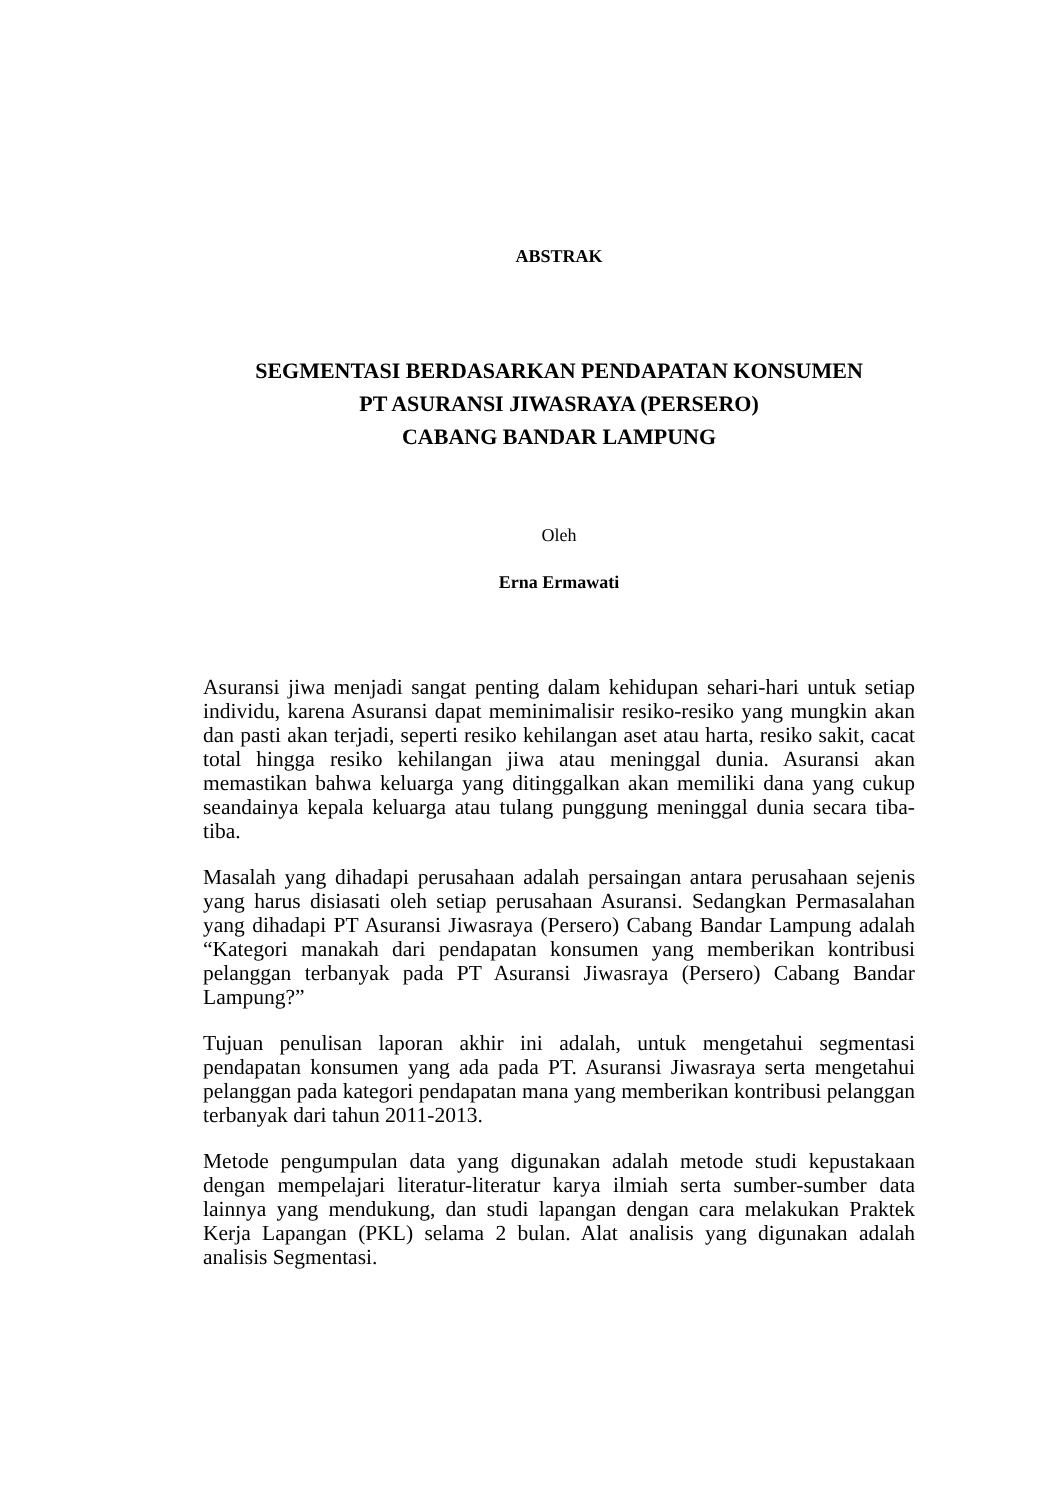ABSTRAK
SEGMENTASI BERDASARKAN PENDAPATAN KONSUMEN
PT ASURANSI JIWASRAYA (PERSERO)
CABANG BANDAR LAMPUNG
Oleh
Erna Ermawati
Asuransi jiwa menjadi sangat penting dalam kehidupan sehari-hari untuk setiap individu, karena Asuransi dapat meminimalisir resiko-resiko yang mungkin akan dan pasti akan terjadi, seperti resiko kehilangan aset atau harta, resiko sakit, cacat total hingga resiko kehilangan jiwa atau meninggal dunia. Asuransi akan memastikan bahwa keluarga yang ditinggalkan akan memiliki dana yang cukup seandainya kepala keluarga atau tulang punggung meninggal dunia secara tiba-tiba.
Masalah yang dihadapi perusahaan adalah persaingan antara perusahaan sejenis yang harus disiasati oleh setiap perusahaan Asuransi. Sedangkan Permasalahan yang dihadapi PT Asuransi Jiwasraya (Persero) Cabang Bandar Lampung adalah “Kategori manakah dari pendapatan konsumen yang memberikan kontribusi pelanggan terbanyak pada PT Asuransi Jiwasraya (Persero) Cabang Bandar Lampung?”
Tujuan penulisan laporan akhir ini adalah, untuk mengetahui segmentasi pendapatan konsumen yang ada pada PT. Asuransi Jiwasraya serta mengetahui pelanggan pada kategori pendapatan mana yang memberikan kontribusi pelanggan terbanyak dari tahun 2011-2013.
Metode pengumpulan data yang digunakan adalah metode studi kepustakaan dengan mempelajari literatur-literatur karya ilmiah serta sumber-sumber data lainnya yang mendukung, dan studi lapangan dengan cara melakukan Praktek Kerja Lapangan (PKL) selama 2 bulan. Alat analisis yang digunakan adalah analisis Segmentasi.